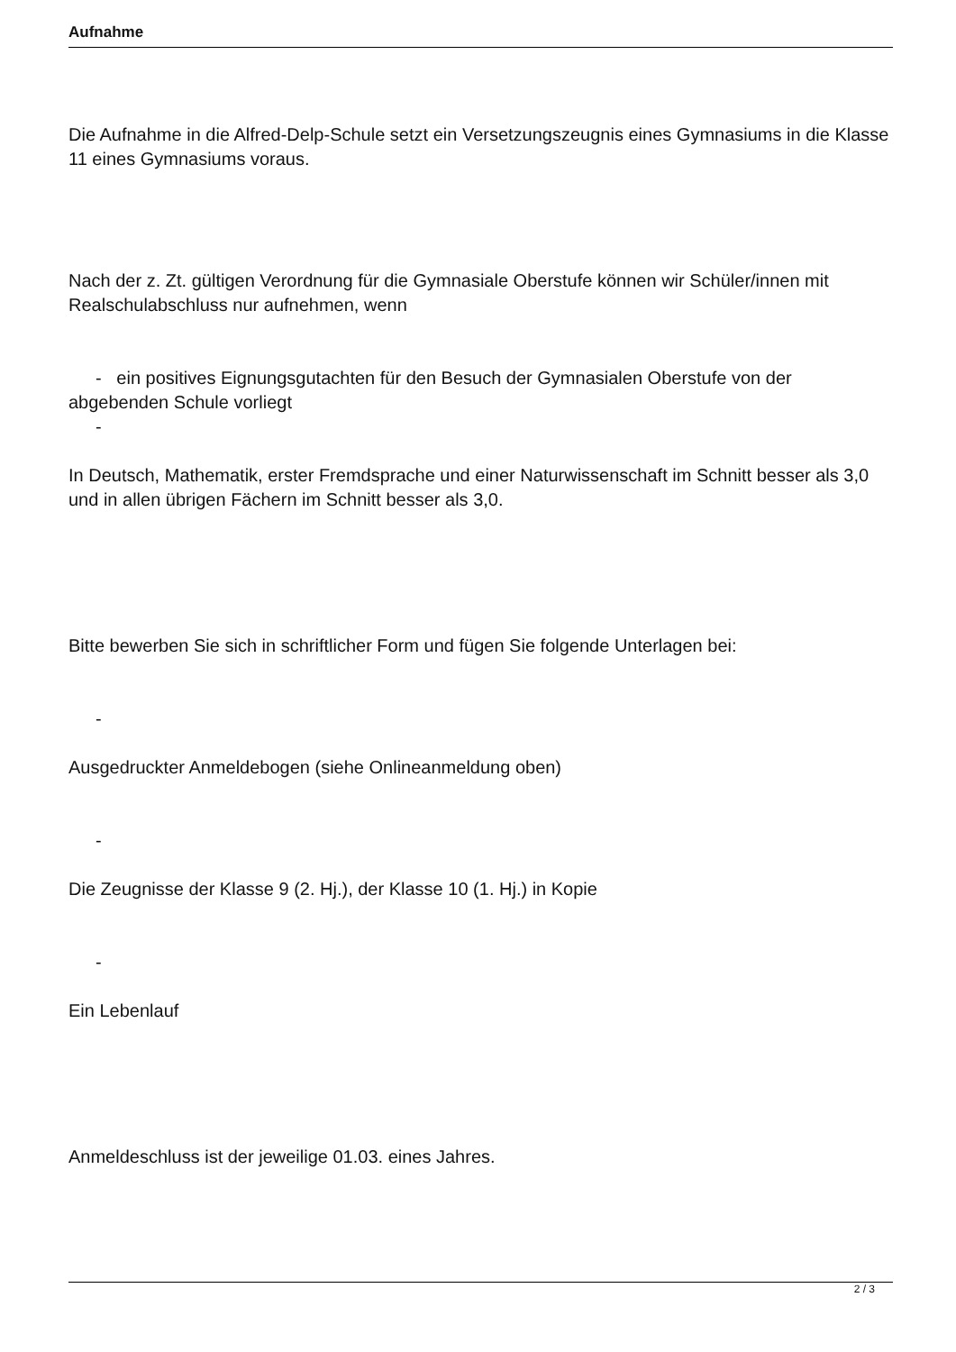Aufnahme
Die Aufnahme in die Alfred-Delp-Schule setzt ein Versetzungszeugnis eines Gymnasiums in die Klasse 11 eines Gymnasiums voraus.
Nach der z. Zt. gültigen Verordnung für die Gymnasiale Oberstufe können wir Schüler/innen mit Realschulabschluss nur aufnehmen, wenn
- ein positives Eignungsgutachten für den Besuch der Gymnasialen Oberstufe von der abgebenden Schule vorliegt
-
In Deutsch, Mathematik, erster Fremdsprache und einer Naturwissenschaft im Schnitt besser als 3,0 und in allen übrigen Fächern im Schnitt besser als 3,0.
Bitte bewerben Sie sich in schriftlicher Form und fügen Sie folgende Unterlagen bei:
-
Ausgedruckter Anmeldebogen (siehe Onlineanmeldung oben)
-
Die Zeugnisse der Klasse 9 (2. Hj.), der Klasse 10 (1. Hj.) in Kopie
-
Ein Lebenlauf
Anmeldeschluss ist der jeweilige 01.03. eines Jahres.
2 / 3